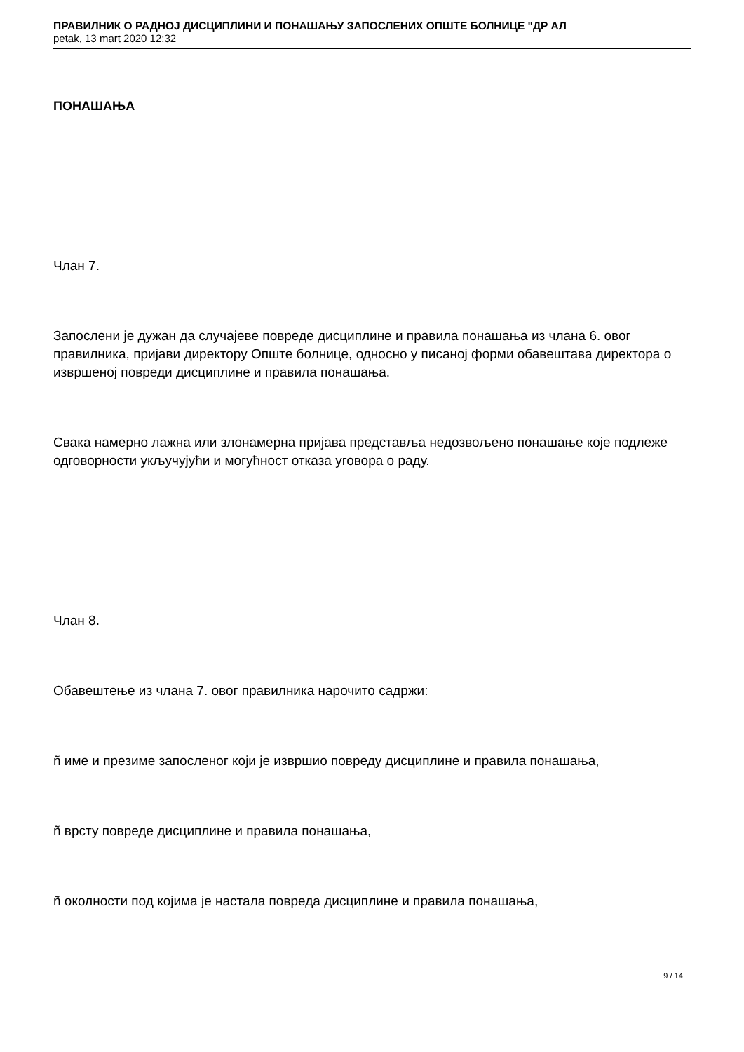ПРАВИЛНИК О РАДНОЈ ДИСЦИПЛИНИ И ПОНАШАЊУ ЗАПОСЛЕНИХ ОПШТЕ БОЛНИЦЕ "ДР АЛ
petak, 13 mart 2020 12:32
ПОНАШАЊА
Члан 7.
Запослени је дужан да случајеве повреде дисциплине и правила понашања из члана 6. овог правилника, пријави директору Опште болнице, односно у писаној форми обавештава директора о извршеној повреди дисциплине и правила понашања.
Свака намерно лажна или злонамерна пријава представља недозвољено понашање које подлеже одговорности укључујући и могућност отказа уговора о раду.
Члан 8.
Обавештење из члана 7. овог правилника нарочито садржи:
ñ име и презиме запосленог који је извршио повреду дисциплине и правила понашања,
ñ врсту повреде дисциплине и правила понашања,
ñ околности под којима је настала повреда дисциплине и правила понашања,
9 / 14